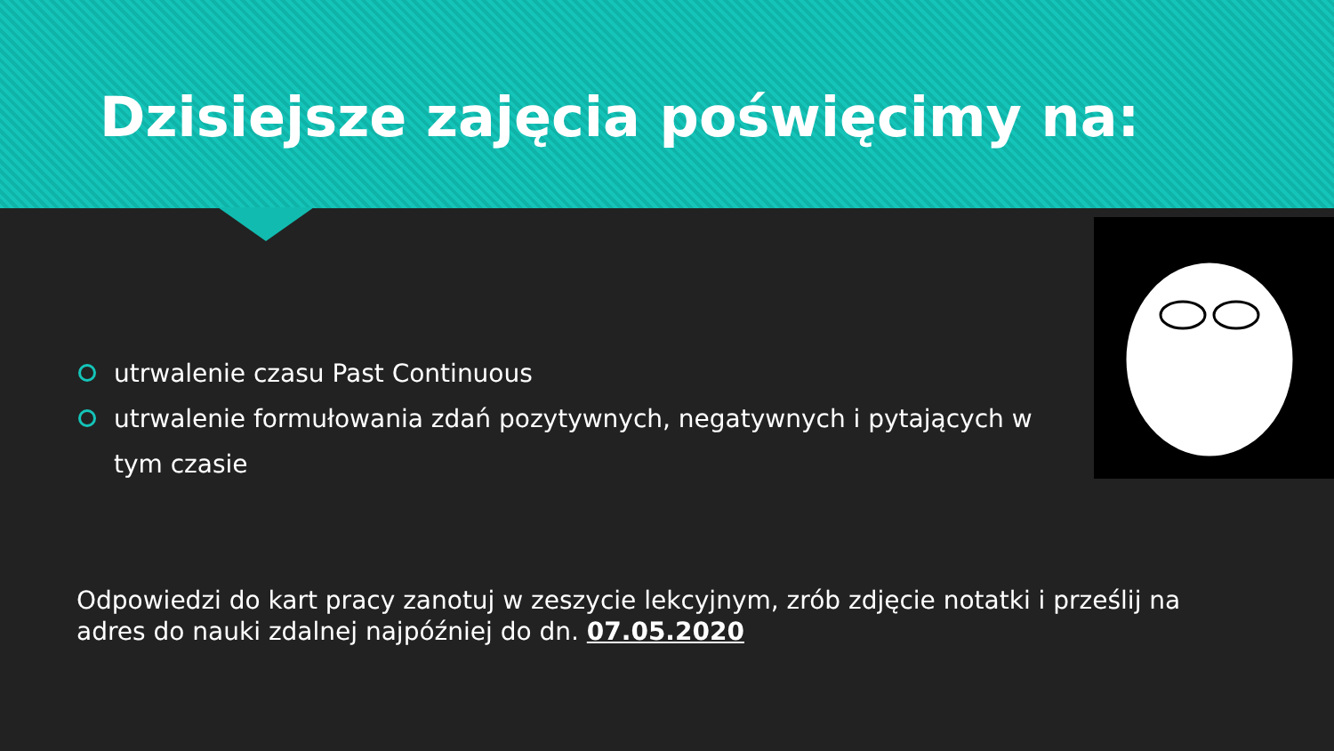Dzisiejsze zajęcia poświęcimy na:
utrwalenie czasu Past Continuous
utrwalenie formułowania zdań pozytywnych, negatywnych i pytających w tym czasie
Odpowiedzi do kart pracy zanotuj w zeszycie lekcyjnym, zrób zdjęcie notatki i prześlij na adres do nauki zdalnej najpóźniej do dn. 07.05.2020